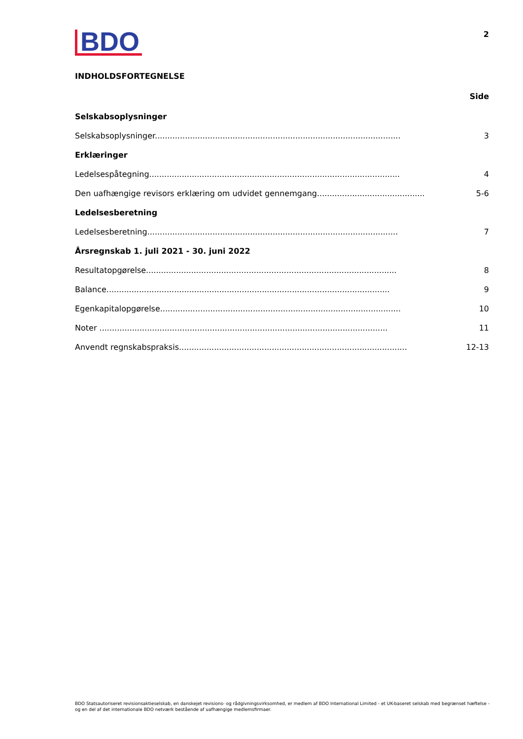BDO
2
INDHOLDSFORTEGNELSE
Side
Selskabsoplysninger
Selskabsoplysninger.................................................................................................. 3
Erklæringer
Ledelsespåtegning.................................................................................................... 4
Den uafhængige revisors erklæring om udvidet gennemgang.............................................. 5-6
Ledelsesberetning
Ledelsesberetning.................................................................................................... 7
Årsregnskab 1. juli 2021 - 30. juni 2022
Resultatopgørelse.................................................................................................... 8
Balance................................................................................................................. 9
Egenkapitalopgørelse................................................................................................ 10
Noter ................................................................................................................... 11
Anvendt regnskabspraksis........................................................................................... 12-13
BDO Statsautoriseret revisionsaktieselskab, en danskejet revisions- og rådgivningsvirksomhed, er medlem af BDO International Limited - et UK-baseret selskab med begrænset hæftelse - og en del af det internationale BDO netværk bestående af uafhængige medlemsfirmaer.